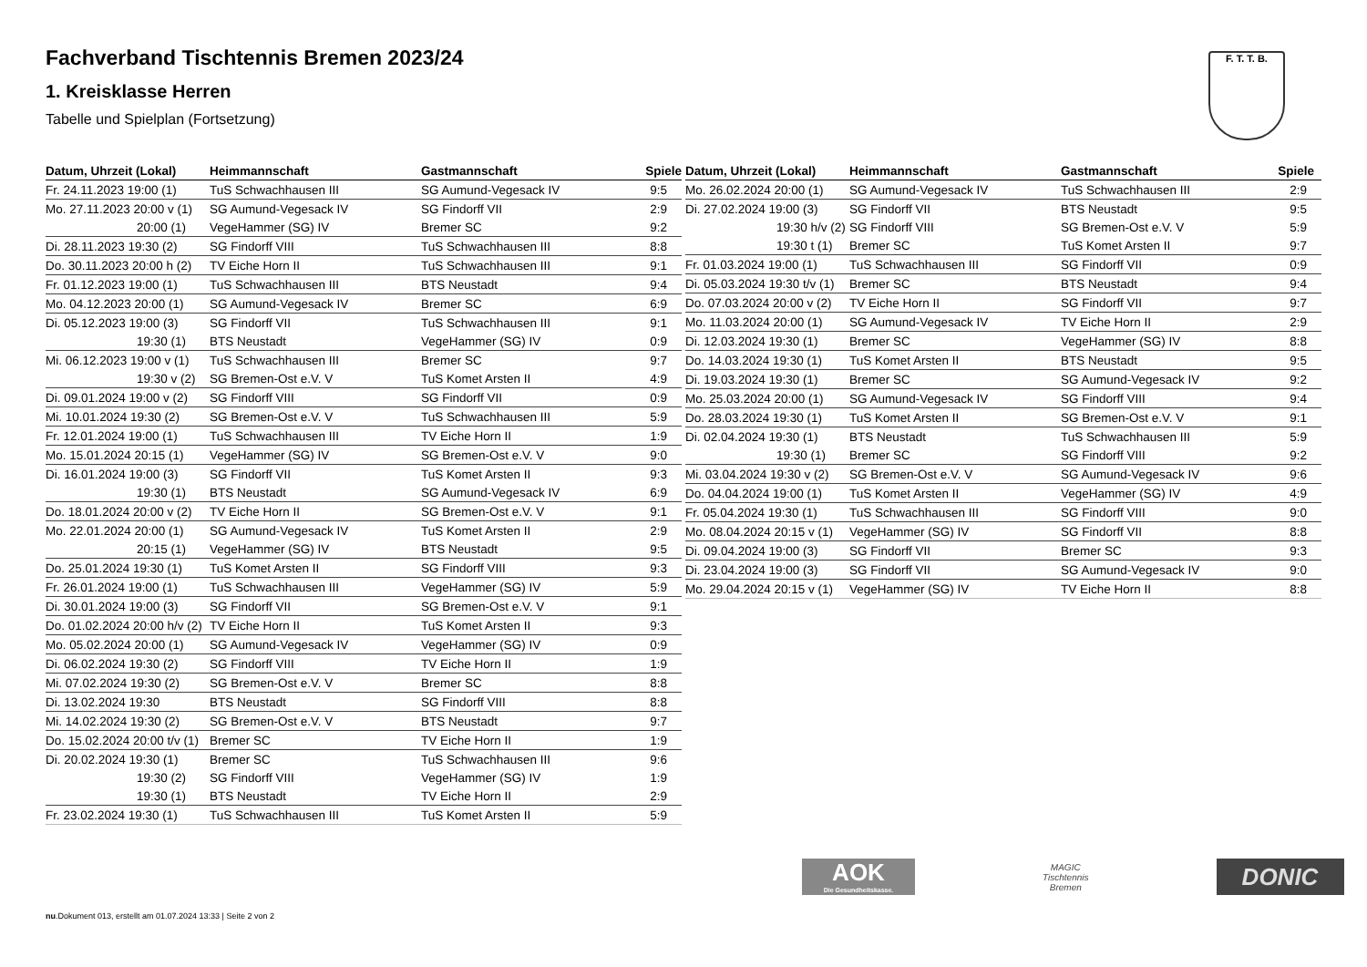F. T. T. B.
Fachverband Tischtennis Bremen 2023/24
1. Kreisklasse Herren
Tabelle und Spielplan (Fortsetzung)
| Datum, Uhrzeit (Lokal) | Heimmannschaft | Gastmannschaft | Spiele |
| --- | --- | --- | --- |
| Fr. 24.11.2023 19:00 (1) | TuS Schwachhausen III | SG Aumund-Vegesack IV | 9:5 |
| Mo. 27.11.2023 20:00 v (1) | SG Aumund-Vegesack IV | SG Findorff VII | 2:9 |
| 20:00 (1) | VegeHammer (SG) IV | Bremer SC | 9:2 |
| Di. 28.11.2023 19:30 (2) | SG Findorff VIII | TuS Schwachhausen III | 8:8 |
| Do. 30.11.2023 20:00 h (2) | TV Eiche Horn II | TuS Schwachhausen III | 9:1 |
| Fr. 01.12.2023 19:00 (1) | TuS Schwachhausen III | BTS Neustadt | 9:4 |
| Mo. 04.12.2023 20:00 (1) | SG Aumund-Vegesack IV | Bremer SC | 6:9 |
| Di. 05.12.2023 19:00 (3) | SG Findorff VII | TuS Schwachhausen III | 9:1 |
| 19:30 (1) | BTS Neustadt | VegeHammer (SG) IV | 0:9 |
| Mi. 06.12.2023 19:00 v (1) | TuS Schwachhausen III | Bremer SC | 9:7 |
| 19:30 v (2) | SG Bremen-Ost e.V. V | TuS Komet Arsten II | 4:9 |
| Di. 09.01.2024 19:00 v (2) | SG Findorff VIII | SG Findorff VII | 0:9 |
| Mi. 10.01.2024 19:30 (2) | SG Bremen-Ost e.V. V | TuS Schwachhausen III | 5:9 |
| Fr. 12.01.2024 19:00 (1) | TuS Schwachhausen III | TV Eiche Horn II | 1:9 |
| Mo. 15.01.2024 20:15 (1) | VegeHammer (SG) IV | SG Bremen-Ost e.V. V | 9:0 |
| Di. 16.01.2024 19:00 (3) | SG Findorff VII | TuS Komet Arsten II | 9:3 |
| 19:30 (1) | BTS Neustadt | SG Aumund-Vegesack IV | 6:9 |
| Do. 18.01.2024 20:00 v (2) | TV Eiche Horn II | SG Bremen-Ost e.V. V | 9:1 |
| Mo. 22.01.2024 20:00 (1) | SG Aumund-Vegesack IV | TuS Komet Arsten II | 2:9 |
| 20:15 (1) | VegeHammer (SG) IV | BTS Neustadt | 9:5 |
| Do. 25.01.2024 19:30 (1) | TuS Komet Arsten II | SG Findorff VIII | 9:3 |
| Fr. 26.01.2024 19:00 (1) | TuS Schwachhausen III | VegeHammer (SG) IV | 5:9 |
| Di. 30.01.2024 19:00 (3) | SG Findorff VII | SG Bremen-Ost e.V. V | 9:1 |
| Do. 01.02.2024 20:00 h/v (2) | TV Eiche Horn II | TuS Komet Arsten II | 9:3 |
| Mo. 05.02.2024 20:00 (1) | SG Aumund-Vegesack IV | VegeHammer (SG) IV | 0:9 |
| Di. 06.02.2024 19:30 (2) | SG Findorff VIII | TV Eiche Horn II | 1:9 |
| Mi. 07.02.2024 19:30 (2) | SG Bremen-Ost e.V. V | Bremer SC | 8:8 |
| Di. 13.02.2024 19:30 | BTS Neustadt | SG Findorff VIII | 8:8 |
| Mi. 14.02.2024 19:30 (2) | SG Bremen-Ost e.V. V | BTS Neustadt | 9:7 |
| Do. 15.02.2024 20:00 t/v (1) | Bremer SC | TV Eiche Horn II | 1:9 |
| Di. 20.02.2024 19:30 (1) | Bremer SC | TuS Schwachhausen III | 9:6 |
| 19:30 (2) | SG Findorff VIII | VegeHammer (SG) IV | 1:9 |
| 19:30 (1) | BTS Neustadt | TV Eiche Horn II | 2:9 |
| Fr. 23.02.2024 19:30 (1) | TuS Schwachhausen III | TuS Komet Arsten II | 5:9 |
| Datum, Uhrzeit (Lokal) | Heimmannschaft | Gastmannschaft | Spiele |
| --- | --- | --- | --- |
| Mo. 26.02.2024 20:00 (1) | SG Aumund-Vegesack IV | TuS Schwachhausen III | 2:9 |
| Di. 27.02.2024 19:00 (3) | SG Findorff VII | BTS Neustadt | 9:5 |
| 19:30 h/v (2) | SG Findorff VIII | SG Bremen-Ost e.V. V | 5:9 |
| 19:30 t (1) | Bremer SC | TuS Komet Arsten II | 9:7 |
| Fr. 01.03.2024 19:00 (1) | TuS Schwachhausen III | SG Findorff VII | 0:9 |
| Di. 05.03.2024 19:30 t/v (1) | Bremer SC | BTS Neustadt | 9:4 |
| Do. 07.03.2024 20:00 v (2) | TV Eiche Horn II | SG Findorff VII | 9:7 |
| Mo. 11.03.2024 20:00 (1) | SG Aumund-Vegesack IV | TV Eiche Horn II | 2:9 |
| Di. 12.03.2024 19:30 (1) | Bremer SC | VegeHammer (SG) IV | 8:8 |
| Do. 14.03.2024 19:30 (1) | TuS Komet Arsten II | BTS Neustadt | 9:5 |
| Di. 19.03.2024 19:30 (1) | Bremer SC | SG Aumund-Vegesack IV | 9:2 |
| Mo. 25.03.2024 20:00 (1) | SG Aumund-Vegesack IV | SG Findorff VIII | 9:4 |
| Do. 28.03.2024 19:30 (1) | TuS Komet Arsten II | SG Bremen-Ost e.V. V | 9:1 |
| Di. 02.04.2024 19:30 (1) | BTS Neustadt | TuS Schwachhausen III | 5:9 |
| 19:30 (1) | Bremer SC | SG Findorff VIII | 9:2 |
| Mi. 03.04.2024 19:30 v (2) | SG Bremen-Ost e.V. V | SG Aumund-Vegesack IV | 9:6 |
| Do. 04.04.2024 19:00 (1) | TuS Komet Arsten II | VegeHammer (SG) IV | 4:9 |
| Fr. 05.04.2024 19:30 (1) | TuS Schwachhausen III | SG Findorff VIII | 9:0 |
| Mo. 08.04.2024 20:15 v (1) | VegeHammer (SG) IV | SG Findorff VII | 8:8 |
| Di. 09.04.2024 19:00 (3) | SG Findorff VII | Bremer SC | 9:3 |
| Di. 23.04.2024 19:00 (3) | SG Findorff VII | SG Aumund-Vegesack IV | 9:0 |
| Mo. 29.04.2024 20:15 v (1) | VegeHammer (SG) IV | TV Eiche Horn II | 8:8 |
AOK
Die Gesundheitskasse.
MAGIC
Tischtennis
Bremen
DONIC
nu.Dokument 013, erstellt am 01.07.2024 13:33 | Seite 2 von 2